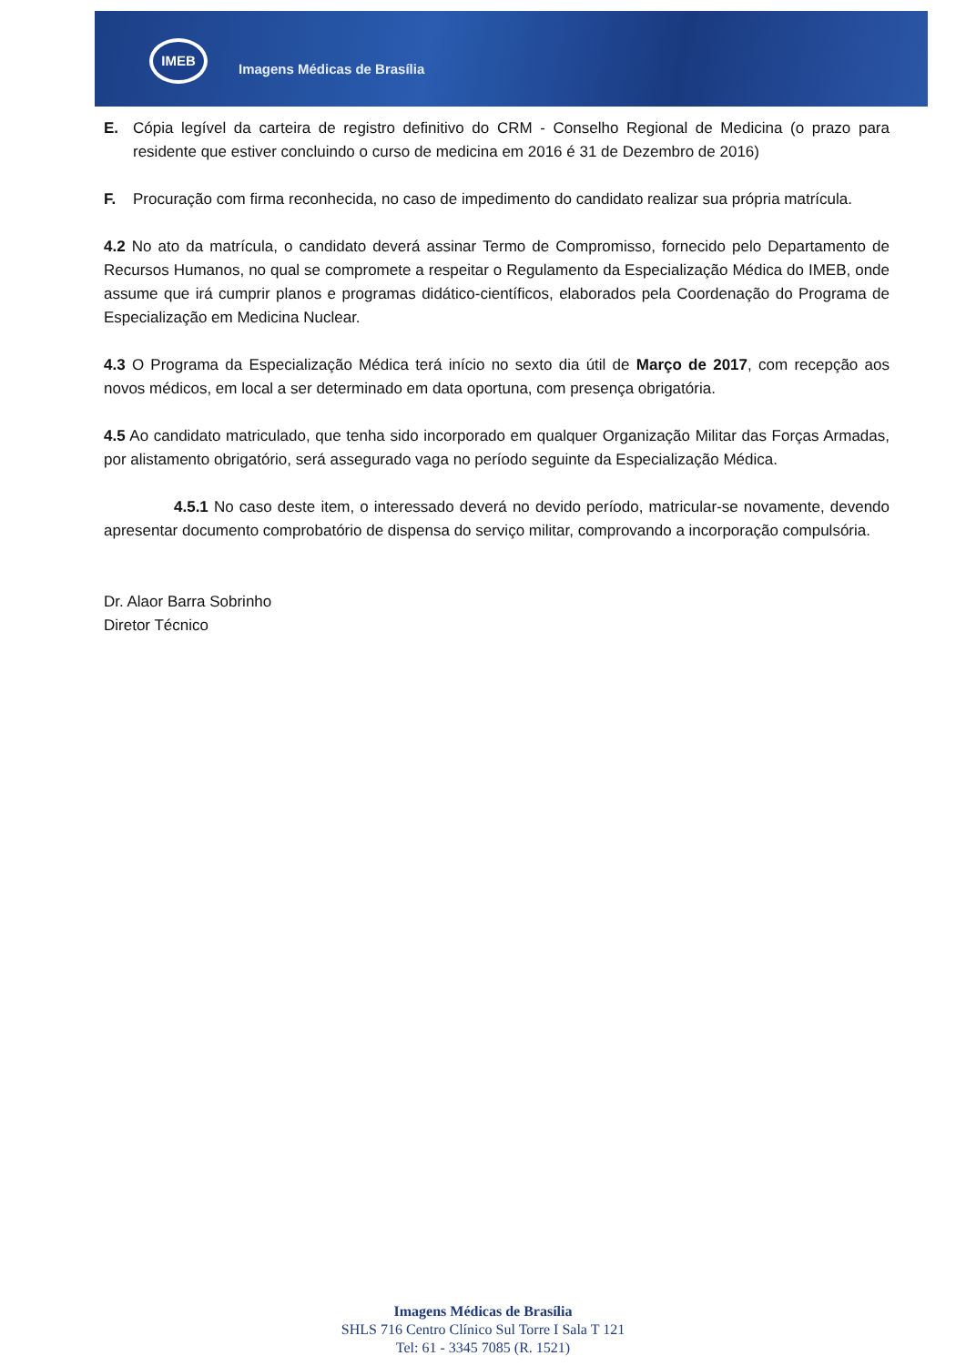IMEB
Imagens Médicas de Brasília
E. Cópia legível da carteira de registro definitivo do CRM - Conselho Regional de Medicina (o prazo para residente que estiver concluindo o curso de medicina em 2016 é 31 de Dezembro de 2016)
F. Procuração com firma reconhecida, no caso de impedimento do candidato realizar sua própria matrícula.
4.2 No ato da matrícula, o candidato deverá assinar Termo de Compromisso, fornecido pelo Departamento de Recursos Humanos, no qual se compromete a respeitar o Regulamento da Especialização Médica do IMEB, onde assume que irá cumprir planos e programas didático-científicos, elaborados pela Coordenação do Programa de Especialização em Medicina Nuclear.
4.3 O Programa da Especialização Médica terá início no sexto dia útil de Março de 2017, com recepção aos novos médicos, em local a ser determinado em data oportuna, com presença obrigatória.
4.5 Ao candidato matriculado, que tenha sido incorporado em qualquer Organização Militar das Forças Armadas, por alistamento obrigatório, será assegurado vaga no período seguinte da Especialização Médica.
4.5.1 No caso deste item, o interessado deverá no devido período, matricular-se novamente, devendo apresentar documento comprobatório de dispensa do serviço militar, comprovando a incorporação compulsória.
Dr. Alaor Barra Sobrinho
Diretor Técnico
Imagens Médicas de Brasília
SHLS 716 Centro Clínico Sul Torre I Sala T 121
Tel: 61 - 3345 7085 (R. 1521)